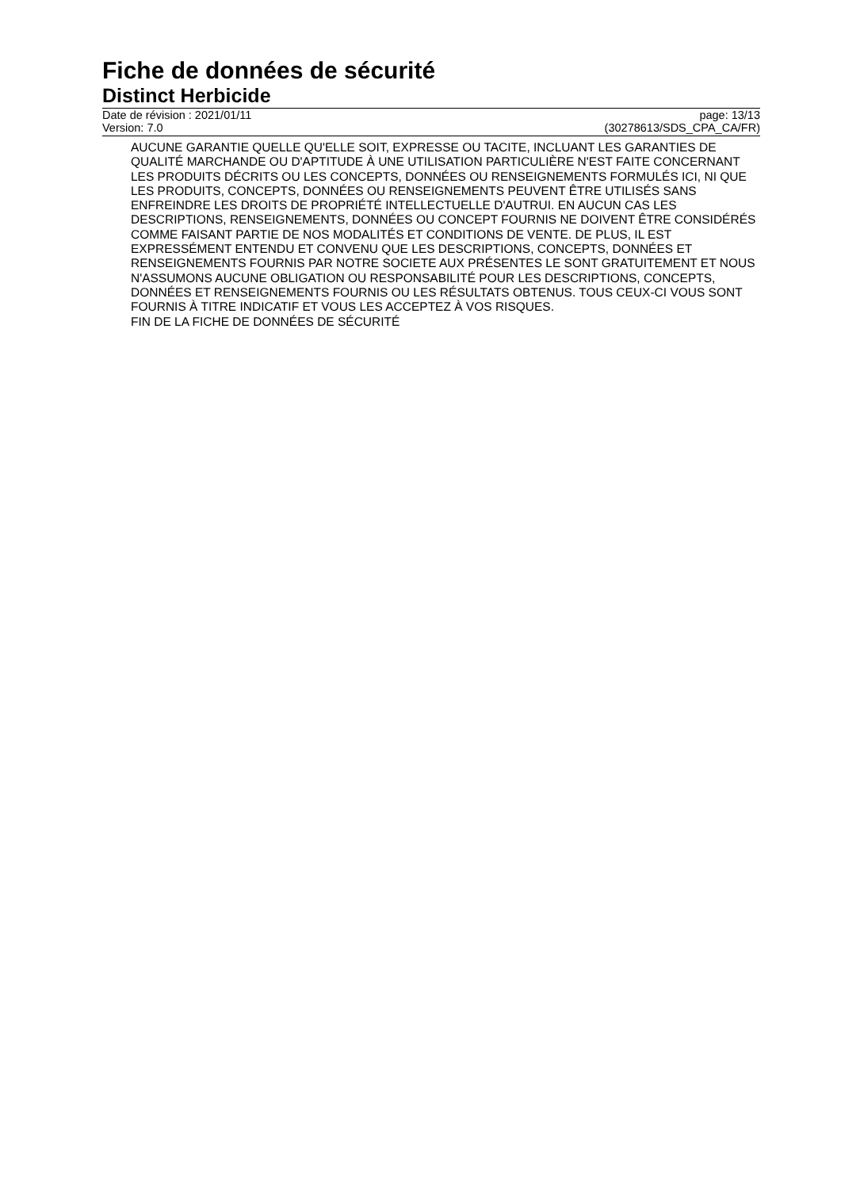Fiche de données de sécurité
Distinct Herbicide
Date de révision : 2021/01/11 page: 13/13
Version: 7.0 (30278613/SDS_CPA_CA/FR)
AUCUNE GARANTIE QUELLE QU'ELLE SOIT, EXPRESSE OU TACITE, INCLUANT LES GARANTIES DE QUALITÉ MARCHANDE OU D'APTITUDE À UNE UTILISATION PARTICULIÈRE N'EST FAITE CONCERNANT LES PRODUITS DÉCRITS OU LES CONCEPTS, DONNÉES OU RENSEIGNEMENTS FORMULÉS ICI, NI QUE LES PRODUITS, CONCEPTS, DONNÉES OU RENSEIGNEMENTS PEUVENT ÊTRE UTILISÉS SANS ENFREINDRE LES DROITS DE PROPRIÉTÉ INTELLECTUELLE D'AUTRUI. EN AUCUN CAS LES DESCRIPTIONS, RENSEIGNEMENTS, DONNÉES OU CONCEPT FOURNIS NE DOIVENT ÊTRE CONSIDÉRÉS COMME FAISANT PARTIE DE NOS MODALITÉS ET CONDITIONS DE VENTE. DE PLUS, IL EST EXPRESSÉMENT ENTENDU ET CONVENU QUE LES DESCRIPTIONS, CONCEPTS, DONNÉES ET RENSEIGNEMENTS FOURNIS PAR NOTRE SOCIETE AUX PRÉSENTES LE SONT GRATUITEMENT ET NOUS N'ASSUMONS AUCUNE OBLIGATION OU RESPONSABILITÉ POUR LES DESCRIPTIONS, CONCEPTS, DONNÉES ET RENSEIGNEMENTS FOURNIS OU LES RÉSULTATS OBTENUS. TOUS CEUX-CI VOUS SONT FOURNIS À TITRE INDICATIF ET VOUS LES ACCEPTEZ À VOS RISQUES.
FIN DE LA FICHE DE DONNÉES DE SÉCURITÉ